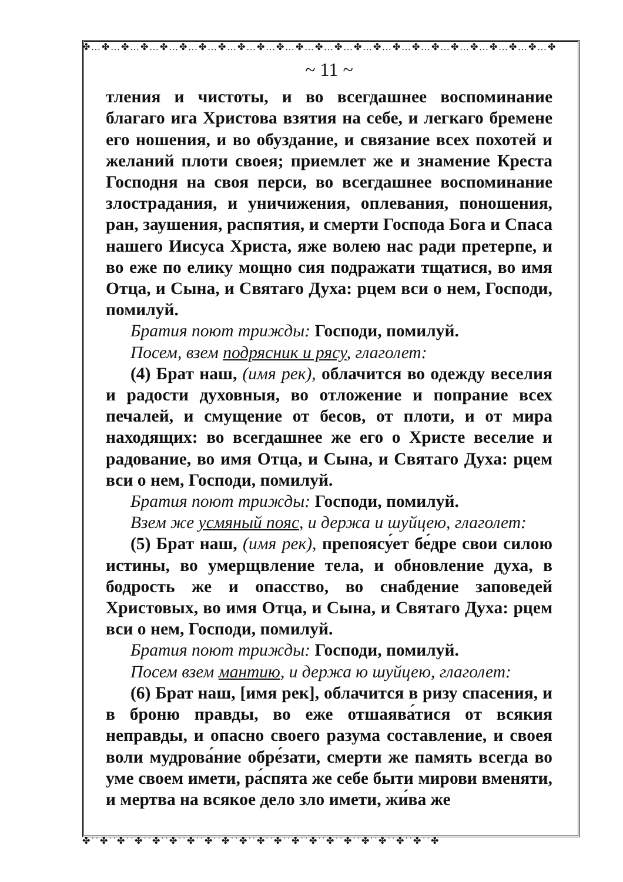✤…✤…✤…✤…✤…✤…✤…✤…✤…✤…✤…✤…✤…✤…✤…✤…✤…✤…✤…✤…✤…✤…✤…✤…✤
✤˙˙✤˙˙✤˙˙✤˙˙✤˙˙✤˙˙✤˙˙✤˙˙✤˙˙✤˙˙✤˙˙✤˙˙✤˙˙✤˙˙✤˙˙✤˙˙✤˙˙✤˙˙✤˙˙✤˙˙✤
~ 11 ~
тления и чистоты, и во всегдашнее воспоминание благаго ига Христова взятия на себе, и легкаго бремене его ношения, и во обуздание, и связание всех похотей и желаний плоти своея; приемлет же и знамение Креста Господня на своя перси, во всегдашнее воспоминание злострадания, и уничижения, оплевания, поношения, ран, заушения, распятия, и смерти Господа Бога и Спаса нашего Иисуса Христа, яже волею нас ради претерпе, и во еже по елику мощно сия подражати тщатися, во имя Отца, и Сына, и Святаго Духа: рцем вси о нем, Господи, помилуй.
Братия поют трижды: Господи, помилуй.
Посем, взем подрясник и рясу, глаголет:
(4) Брат наш, (имя рек), облачится во одежду веселия и радости духовныя, во отложение и попрание всех печалей, и смущение от бесов, от плоти, и от мира находящих: во всегдашнее же его о Христе веселие и радование, во имя Отца, и Сына, и Святаго Духа: рцем вси о нем, Господи, помилуй.
Братия поют трижды: Господи, помилуй.
Взем же усмяный пояс, и держа и шуйцею, глаголет:
(5) Брат наш, (имя рек), препоясу́ет бе́дре свои силою истины, во умерщвление тела, и обновление духа, в бодрость же и опасство, во снабдение заповедей Христовых, во имя Отца, и Сына, и Святаго Духа: рцем вси о нем, Господи, помилуй.
Братия поют трижды: Господи, помилуй.
Посем взем мантию, и держа ю шуйцею, глаголет:
(6) Брат наш, [имя рек], облачится в ризу спасения, и в броню правды, во еже отшаява́тися от всякия неправды, и опасно своего разума составление, и своея воли мудрова́ние обре́зати, смерти же память всегда во уме своем имети, ра́спята же себе быти мирови вменяти, и мертва на всякое дело зло имети, жи́ва же